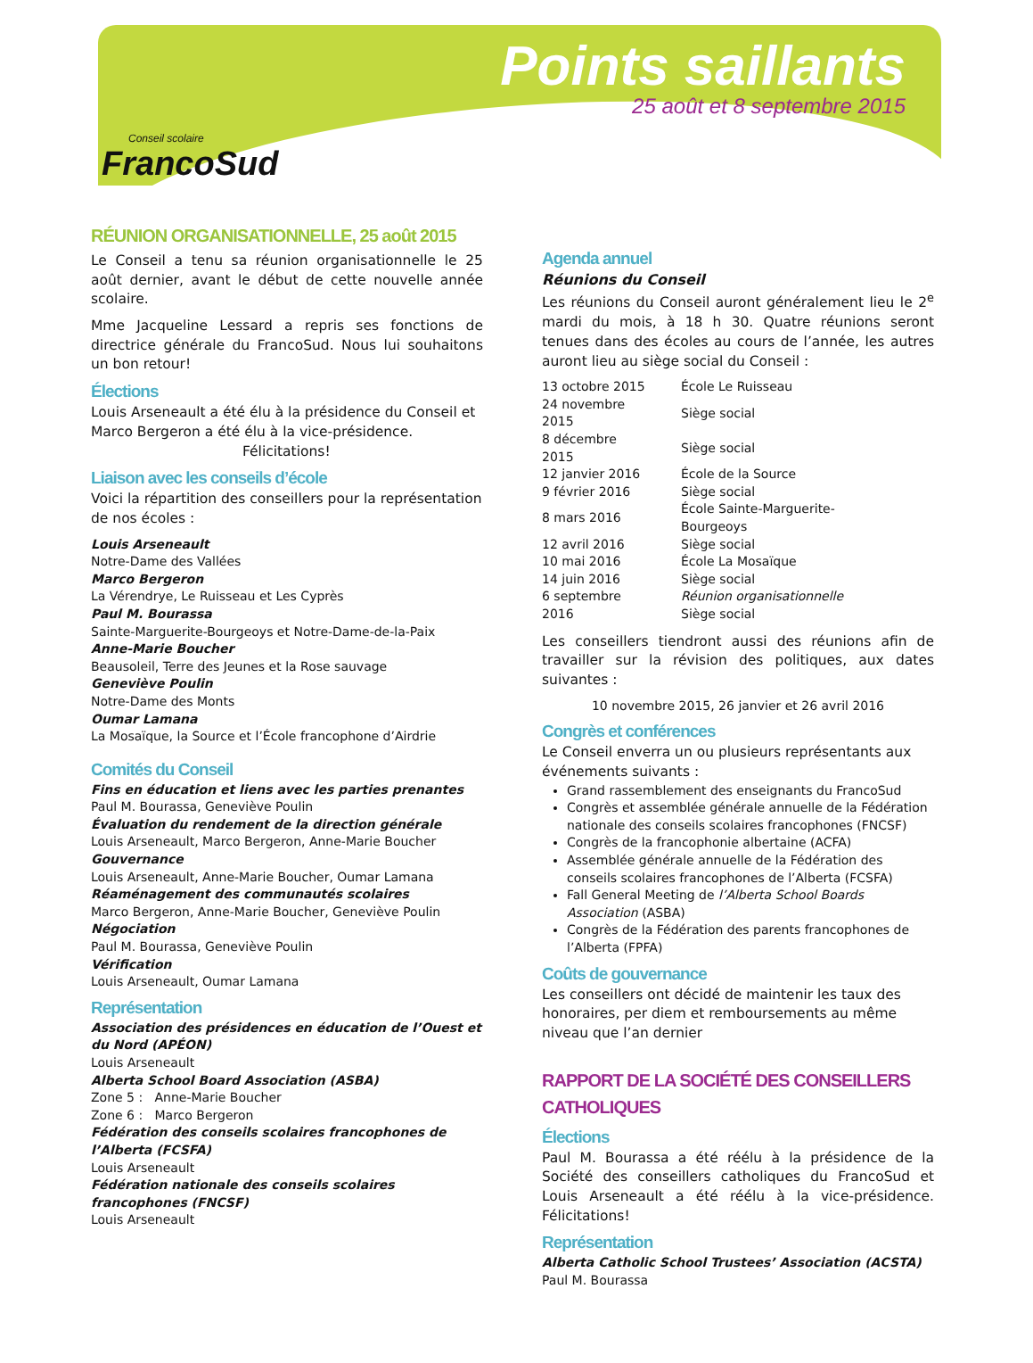Conseil scolaire
FrancoSud
Points saillants
25 août et 8 septembre 2015
RÉUNION ORGANISATIONNELLE, 25 août 2015
Le Conseil a tenu sa réunion organisationnelle le 25 août dernier, avant le début de cette nouvelle année scolaire.
Mme Jacqueline Lessard a repris ses fonctions de directrice générale du FrancoSud. Nous lui souhaitons un bon retour!
Élections
Louis Arseneault a été élu à la présidence du Conseil et Marco Bergeron a été élu à la vice-présidence.
Félicitations!
Liaison avec les conseils d’école
Voici la répartition des conseillers pour la représentation de nos écoles :
Louis Arseneault
Notre-Dame des Vallées
Marco Bergeron
La Vérendrye, Le Ruisseau et Les Cyprès
Paul M. Bourassa
Sainte-Marguerite-Bourgeoys et Notre-Dame-de-la-Paix
Anne-Marie Boucher
Beausoleil, Terre des Jeunes et la Rose sauvage
Geneviève Poulin
Notre-Dame des Monts
Oumar Lamana
La Mosaïque, la Source et l’École francophone d’Airdrie
Comités du Conseil
Fins en éducation et liens avec les parties prenantes
Paul M. Bourassa, Geneviève Poulin
Évaluation du rendement de la direction générale
Louis Arseneault, Marco Bergeron, Anne-Marie Boucher
Gouvernance
Louis Arseneault, Anne-Marie Boucher, Oumar Lamana
Réaménagement des communautés scolaires
Marco Bergeron, Anne-Marie Boucher, Geneviève Poulin
Négociation
Paul M. Bourassa, Geneviève Poulin
Vérification
Louis Arseneault, Oumar Lamana
Représentation
Association des présidences en éducation de l’Ouest et du Nord (APÉON)
Louis Arseneault
Alberta School Board Association (ASBA)
Zone 5 : Anne-Marie Boucher
Zone 6 : Marco Bergeron
Fédération des conseils scolaires francophones de l’Alberta (FCSFA)
Louis Arseneault
Fédération nationale des conseils scolaires francophones (FNCSF)
Louis Arseneault
Agenda annuel
Réunions du Conseil
Les réunions du Conseil auront généralement lieu le 2<sup>e</sup> mardi du mois, à 18 h 30. Quatre réunions seront tenues dans des écoles au cours de l’année, les autres auront lieu au siège social du Conseil :
| 13 octobre 2015 | École Le Ruisseau |
| 24 novembre 2015 | Siège social |
| 8 décembre 2015 | Siège social |
| 12 janvier 2016 | École de la Source |
| 9 février 2016 | Siège social |
| 8 mars 2016 | École Sainte-Marguerite-Bourgeoys |
| 12 avril 2016 | Siège social |
| 10 mai 2016 | École La Mosaïque |
| 14 juin 2016 | Siège social |
| 6 septembre 2016 | Réunion organisationnelle Siège social |
Les conseillers tiendront aussi des réunions afin de travailler sur la révision des politiques, aux dates suivantes :
10 novembre 2015, 26 janvier et 26 avril 2016
Congrès et conférences
Le Conseil enverra un ou plusieurs représentants aux événements suivants :
Grand rassemblement des enseignants du FrancoSud
Congrès et assemblée générale annuelle de la Fédération nationale des conseils scolaires francophones (FNCSF)
Congrès de la francophonie albertaine (ACFA)
Assemblée générale annuelle de la Fédération des conseils scolaires francophones de l’Alberta (FCSFA)
Fall General Meeting de l’Alberta School Boards Association (ASBA)
Congrès de la Fédération des parents francophones de l’Alberta (FPFA)
Coûts de gouvernance
Les conseillers ont décidé de maintenir les taux des honoraires, per diem et remboursements au même niveau que l’an dernier
RAPPORT DE LA SOCIÉTÉ DES CONSEILLERS CATHOLIQUES
Élections
Paul M. Bourassa a été réélu à la présidence de la Société des conseillers catholiques du FrancoSud et Louis Arseneault a été réélu à la vice-présidence. Félicitations!
Représentation
Alberta Catholic School Trustees’ Association (ACSTA)
Paul M. Bourassa